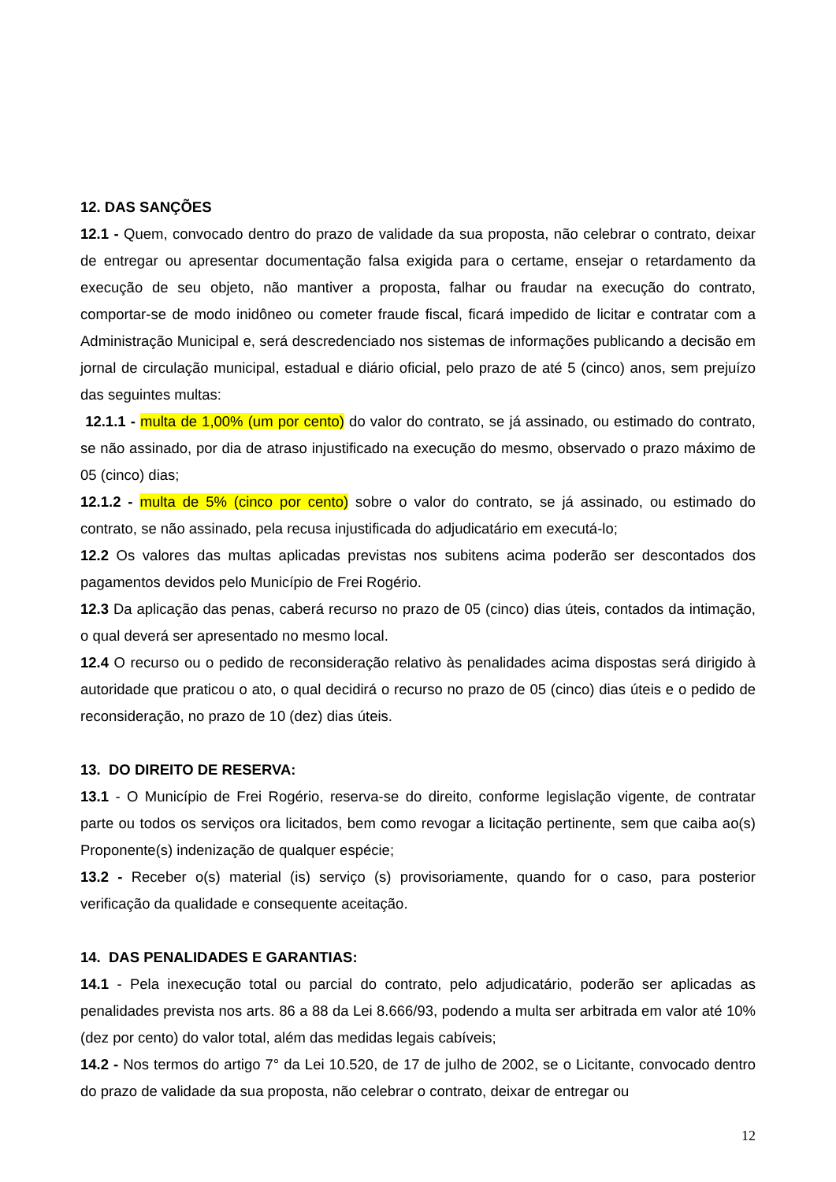12. DAS SANÇÕES
12.1 - Quem, convocado dentro do prazo de validade da sua proposta, não celebrar o contrato, deixar de entregar ou apresentar documentação falsa exigida para o certame, ensejar o retardamento da execução de seu objeto, não mantiver a proposta, falhar ou fraudar na execução do contrato, comportar-se de modo inidôneo ou cometer fraude fiscal, ficará impedido de licitar e contratar com a Administração Municipal e, será descredenciado nos sistemas de informações publicando a decisão em jornal de circulação municipal, estadual e diário oficial, pelo prazo de até 5 (cinco) anos, sem prejuízo das seguintes multas:
12.1.1 - multa de 1,00% (um por cento) do valor do contrato, se já assinado, ou estimado do contrato, se não assinado, por dia de atraso injustificado na execução do mesmo, observado o prazo máximo de 05 (cinco) dias;
12.1.2 - multa de 5% (cinco por cento) sobre o valor do contrato, se já assinado, ou estimado do contrato, se não assinado, pela recusa injustificada do adjudicatário em executá-lo;
12.2 Os valores das multas aplicadas previstas nos subitens acima poderão ser descontados dos pagamentos devidos pelo Município de Frei Rogério.
12.3 Da aplicação das penas, caberá recurso no prazo de 05 (cinco) dias úteis, contados da intimação, o qual deverá ser apresentado no mesmo local.
12.4 O recurso ou o pedido de reconsideração relativo às penalidades acima dispostas será dirigido à autoridade que praticou o ato, o qual decidirá o recurso no prazo de 05 (cinco) dias úteis e o pedido de reconsideração, no prazo de 10 (dez) dias úteis.
13. DO DIREITO DE RESERVA:
13.1 - O Município de Frei Rogério, reserva-se do direito, conforme legislação vigente, de contratar parte ou todos os serviços ora licitados, bem como revogar a licitação pertinente, sem que caiba ao(s) Proponente(s) indenização de qualquer espécie;
13.2 - Receber o(s) material (is) serviço (s) provisoriamente, quando for o caso, para posterior verificação da qualidade e consequente aceitação.
14. DAS PENALIDADES E GARANTIAS:
14.1 - Pela inexecução total ou parcial do contrato, pelo adjudicatário, poderão ser aplicadas as penalidades prevista nos arts. 86 a 88 da Lei 8.666/93, podendo a multa ser arbitrada em valor até 10% (dez por cento) do valor total, além das medidas legais cabíveis;
14.2 - Nos termos do artigo 7° da Lei 10.520, de 17 de julho de 2002, se o Licitante, convocado dentro do prazo de validade da sua proposta, não celebrar o contrato, deixar de entregar ou
12